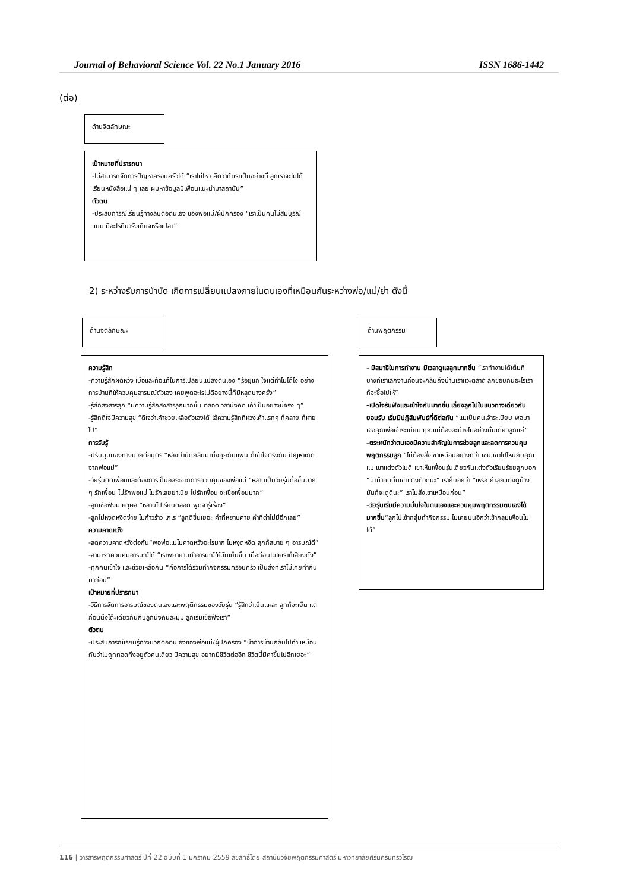Journal of Behavioral Science Vol. 22 No.1 January 2016 ISSN 1686-1442
(ต่อ)
ด้านจิตลักษณะ
เป้าหมายที่ปรารถนา
-ไม่สามารถจัดการปัญหาครอบครัวได้ “เราไม่ไหว คิดว่าถ้าเราเป็นอย่างนี้ ลูกเราจะไม่ได้เรียนหนังสือแน่ ๆ เลย ผมหาข้อมูลมีเพื่อนแนะนำมาสถาบัน”
ตัวตน
-ประสบการณ์เรียนรู้ทางลบต่อตนเอง ของพ่อแม่/ผู้ปกครอง “เราเป็นคนไม่สมบูรณ์แบบ มีอะไรที่น่ารังเกียจหรือเปล่า”
2) ระหว่างรับการบำบัด เกิดการเปลี่ยนแปลงภายในตนเองที่เหมือนกันระหว่างพ่อ/แม่/ย่า ดังนี้
ด้านจิตลักษณะ ด้านพฤติกรรม
ความรู้สึก
-ความรู้สึกผิดหวัง เบื่อและท้อแท้ในการเปลี่ยนแปลงตนเอง “รู้อยู่แก ใจแต่ทำไม่ได้ไง อย่างการบ้านที่ให้ควบคุมอารมณ์ตัวเอง เคยพูดอะไรไม่ดีอย่างนี้ก็มีหลุดบางครั้ง”
-รู้สึกสงสารลูก “มีความรู้สึกสงสารลูกมากขึ้น ตลอดเวลานั่งคิด เค้าเป็นอย่างนี้จริง ๆ”
-รู้สึกดีใจมีความสุข “ดีใจว่าเค้าช่วยเหลือตัวเองได้ ไอ้ความรู้สึกที่ห่วงเค้าแรกๆ ก็คลาย ก็หายไป”
การรับรู้
-ปรับมุมมองทางบวกต่อบุตร “หลังบำบัดกลับมานั่งคุยกับแฟน ก็เข้าใจตรงกัน ปัญหาเกิดจากพ่อแม่”
-วัยรุ่นติดเพื่อนและต้องการเป็นอิสระจากการควบคุมของพ่อแม่ “หลานเป็นวัยรุ่นดื้อขึ้นมาก ๆ รักเพื่อน ไม่รักพ่อแม่ ไม่รักเลยย่าเนี่ย ไปรักเพื่อน จะเชื่อเพื่อนมาก”
-ลูกเชื่อฟังมีเหตุผล “หลานไปเรียนตลอด พูดจารู้เรื่อง”
-ลูกไม่หงุดหงิดง่าย ไม่ก้าวร้าว เกเร “ลูกดีขึ้นเยอะ คำที่หยาบคาย คำที่ด่าไม่มีอีกเลย”
ความคาดหวัง
-ลดความคาดหวังต่อกัน“พอพ่อแม่ไม่คาดหวังอะไรมาก ไม่หงุดหงิด ลูกก็สบาย ๆ อารมณ์ดี”
-สามารถควบคุมอารมณ์ได้ “เราพยายามทำอารมณ์ให้มันเย็นขึ้น เมื่อก่อนโมโหเราก็เสียงดัง”
-ทุกคนเข้าใจ และช่วยเหลือกัน “คือการได้ร่วมทำกิจกรรมครอบครัว เป็นสิ่งที่เราไม่เคยทำกันมาก่อน”
เป้าหมายที่ปรารถนา
-วิธีการจัดการอารมณ์ของตนเองและพฤติกรรมของวัยรุ่น “รู้สึกว่าเย็นแหละ ลูกก็จะเย็น แต่ก่อนนั่งโต๊ะเดียวกันกับลูกนั่งคนละมุม ลูกเริ่มเชื่อฟังเรา”
ตัวตน
-ประสบการณ์เรียนรู้ทางบวกต่อตนเองของพ่อแม่/ผู้ปกครอง “นำการบ้านกลับไปทำ เหมือนกับว่าไม่ถูกทอดทิ้งอยู่ตัวคนเดียว มีความสุข อยากมีชีวิตต่ออีก ชีวิตนี้มีค่าขึ้นไปอีกเยอะ”
- มีสมาธิในการทำงาน มีเวลาดูแลลูกมากขึ้น “เราทำงานได้เต็มที่ บางทีเราเลิกงานก่อนจะกลับถึงบ้านเราแวะตลาด ลูกชอบกินอะไรเราก็จะซื้อไปให้”
-เปิดใจรับฟังและเข้าใจกันมากขึ้น เลี้ยงลูกไปในแนวทางเดียวกันยอมรับ เริ่มมีปฏิสัมพันธ์ที่ดีต่อกัน “แม่เป็นคนเจ้าระเบียบ พอมาเจอคุณพ่อเจ้าระเบียบ คุณแม่ต้องละบ้างไม่อย่างนั้นเดี๋ยวลูกแย่”
-ตระหนักว่าตนเองมีความสำคัญในการช่วยลูกและลดการควบคุมพฤติกรรมลูก “ไม่ต้องสั่งเขาเหมือนอย่างที่ว่า เช่น เขาไปไหนกับคุณแม่ เขาแต่งตัวไม่ดี เขาเห็นเพื่อนรุ่นเดียวกันแต่งตัวเรียบร้อยลูกบอก “มาม๊าคนนั้นเขาแต่งตัวดีนะ” เราก็บอกว่า “เหรอ ถ้าลูกแต่งดูบ้างมันก็จะดูดีนะ” เราไม่สั่งเขาเหมือนก่อน”
-วัยรุ่นเริ่มมีความมั่นใจในตนเองและควบคุมพฤติกรรมตนเองได้มากขึ้น“ลูกไปเข้ากลุ่มทำกิจกรรม ไม่เคยบ่นอีกว่าเข้ากลุ่มเพื่อนไม่ได้”
116 | วารสารพฤติกรรมศาสตร์ ปีที่ 22 ฉบับที่ 1 มกราคม 2559 ลิขสิทธิ์โดย สถาบันวิจัยพฤติกรรมศาสตร์ มหาวิทยาลัยศรีนครินทรวิโรฒ